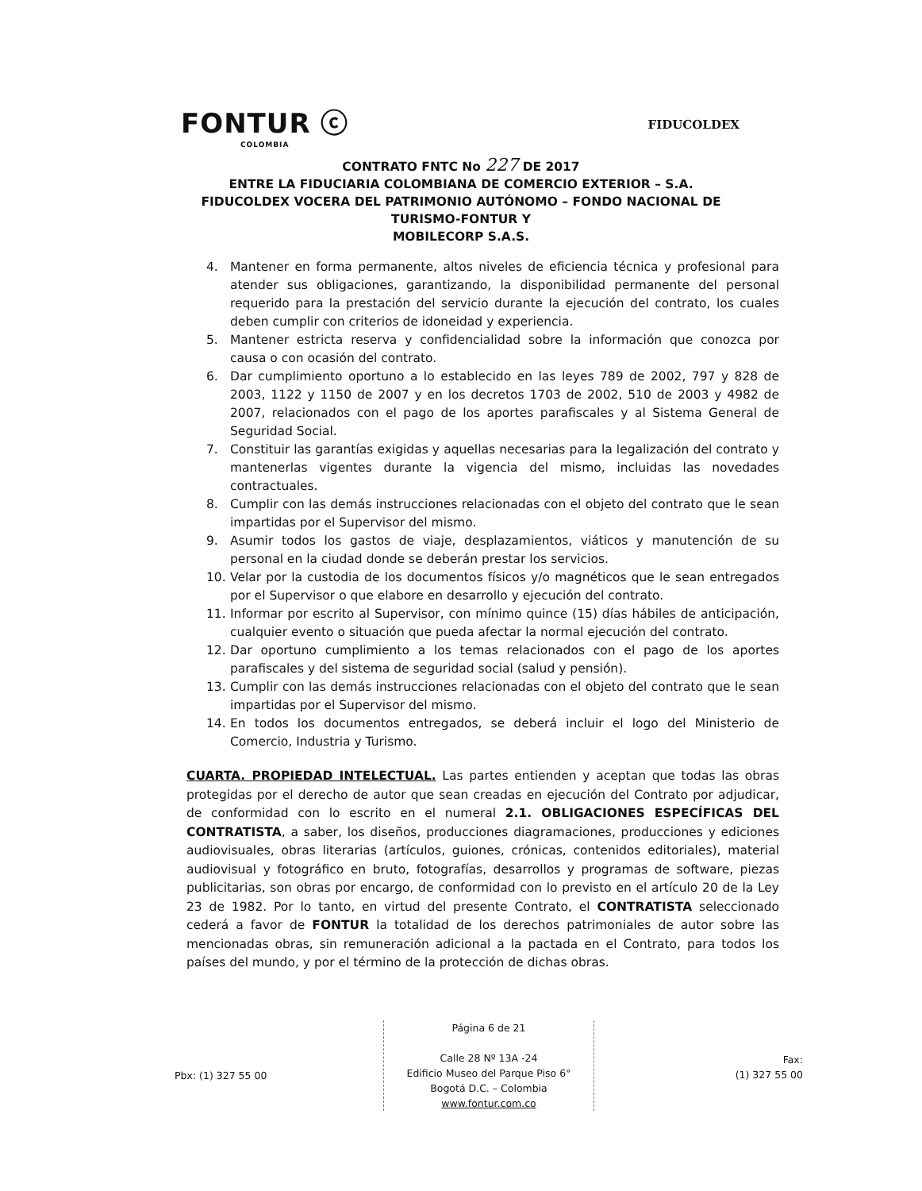FONTUR ⓒ
COLOMBIA
FIDUCOLDEX
CONTRATO FNTC No 227 DE 2017
ENTRE LA FIDUCIARIA COLOMBIANA DE COMERCIO EXTERIOR – S.A. FIDUCOLDEX VOCERA DEL PATRIMONIO AUTÓNOMO – FONDO NACIONAL DE TURISMO-FONTUR Y
MOBILECORP S.A.S.
4. Mantener en forma permanente, altos niveles de eficiencia técnica y profesional para atender sus obligaciones, garantizando, la disponibilidad permanente del personal requerido para la prestación del servicio durante la ejecución del contrato, los cuales deben cumplir con criterios de idoneidad y experiencia.
5. Mantener estricta reserva y confidencialidad sobre la información que conozca por causa o con ocasión del contrato.
6. Dar cumplimiento oportuno a lo establecido en las leyes 789 de 2002, 797 y 828 de 2003, 1122 y 1150 de 2007 y en los decretos 1703 de 2002, 510 de 2003 y 4982 de 2007, relacionados con el pago de los aportes parafiscales y al Sistema General de Seguridad Social.
7. Constituir las garantías exigidas y aquellas necesarias para la legalización del contrato y mantenerlas vigentes durante la vigencia del mismo, incluidas las novedades contractuales.
8. Cumplir con las demás instrucciones relacionadas con el objeto del contrato que le sean impartidas por el Supervisor del mismo.
9. Asumir todos los gastos de viaje, desplazamientos, viáticos y manutención de su personal en la ciudad donde se deberán prestar los servicios.
10. Velar por la custodia de los documentos físicos y/o magnéticos que le sean entregados por el Supervisor o que elabore en desarrollo y ejecución del contrato.
11. Informar por escrito al Supervisor, con mínimo quince (15) días hábiles de anticipación, cualquier evento o situación que pueda afectar la normal ejecución del contrato.
12. Dar oportuno cumplimiento a los temas relacionados con el pago de los aportes parafiscales y del sistema de seguridad social (salud y pensión).
13. Cumplir con las demás instrucciones relacionadas con el objeto del contrato que le sean impartidas por el Supervisor del mismo.
14. En todos los documentos entregados, se deberá incluir el logo del Ministerio de Comercio, Industria y Turismo.
CUARTA. PROPIEDAD INTELECTUAL. Las partes entienden y aceptan que todas las obras protegidas por el derecho de autor que sean creadas en ejecución del Contrato por adjudicar, de conformidad con lo escrito en el numeral 2.1. OBLIGACIONES ESPECÍFICAS DEL CONTRATISTA, a saber, los diseños, producciones diagramaciones, producciones y ediciones audiovisuales, obras literarias (artículos, guiones, crónicas, contenidos editoriales), material audiovisual y fotográfico en bruto, fotografías, desarrollos y programas de software, piezas publicitarias, son obras por encargo, de conformidad con lo previsto en el artículo 20 de la Ley 23 de 1982. Por lo tanto, en virtud del presente Contrato, el CONTRATISTA seleccionado cederá a favor de FONTUR la totalidad de los derechos patrimoniales de autor sobre las mencionadas obras, sin remuneración adicional a la pactada en el Contrato, para todos los países del mundo, y por el término de la protección de dichas obras.
Pbx: (1) 327 55 00
Página 6 de 21
Calle 28 Nº 13A -24
Edificio Museo del Parque Piso 6°
Bogotá D.C. – Colombia
www.fontur.com.co
Fax:
(1) 327 55 00